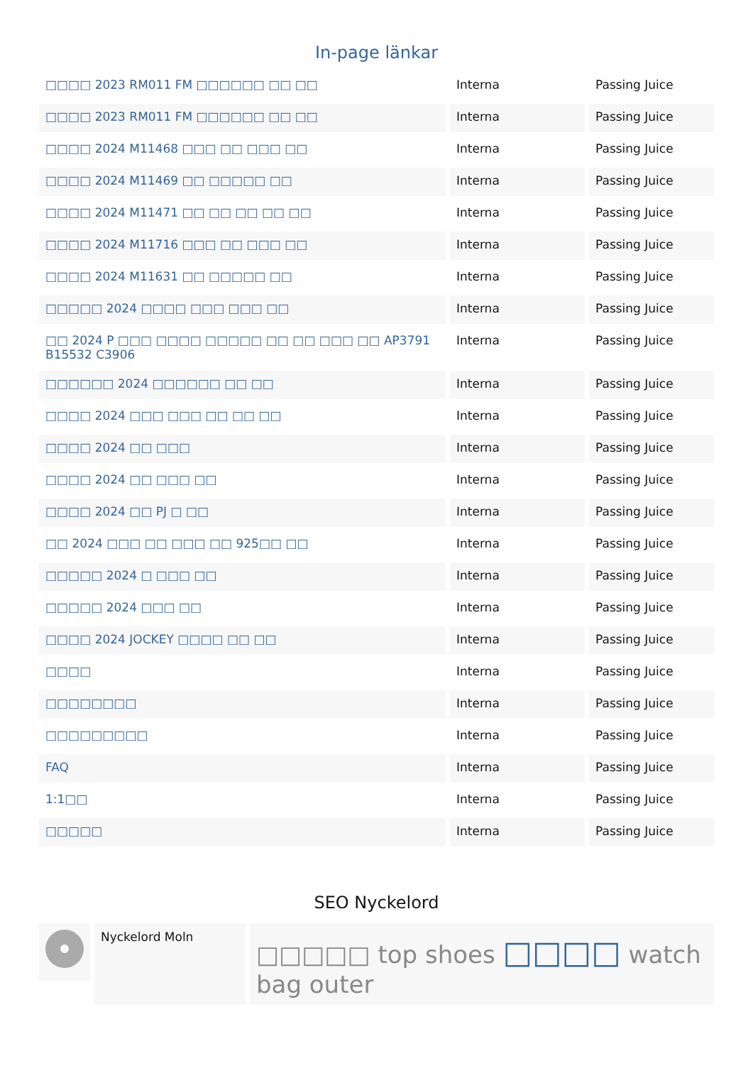In-page länkar
| □□□□ 2023 RM011 FM □□□□□□ □□ □□ | Interna | Passing Juice |
| □□□□ 2023 RM011 FM □□□□□□ □□ □□ | Interna | Passing Juice |
| □□□□ 2024 M11468 □□□ □□ □□□ □□ | Interna | Passing Juice |
| □□□□ 2024 M11469 □□ □□□□□ □□ | Interna | Passing Juice |
| □□□□ 2024 M11471 □□ □□ □□ □□ □□ | Interna | Passing Juice |
| □□□□ 2024 M11716 □□□ □□ □□□ □□ | Interna | Passing Juice |
| □□□□ 2024 M11631 □□ □□□□□ □□ | Interna | Passing Juice |
| □□□□□ 2024 □□□□ □□□ □□□ □□ | Interna | Passing Juice |
| □□ 2024 P □□□ □□□□ □□□□□ □□ □□ □□□ □□ AP3791 B15532 C3906 | Interna | Passing Juice |
| □□□□□□ 2024 □□□□□□ □□ □□ | Interna | Passing Juice |
| □□□□ 2024 □□□ □□□ □□ □□ □□ | Interna | Passing Juice |
| □□□□ 2024 □□ □□□ | Interna | Passing Juice |
| □□□□ 2024 □□ □□□ □□ | Interna | Passing Juice |
| □□□□ 2024 □□ PJ □ □□ | Interna | Passing Juice |
| □□ 2024 □□□ □□ □□□ □□ 925□□ □□ | Interna | Passing Juice |
| □□□□□ 2024 □ □□□ □□ | Interna | Passing Juice |
| □□□□□ 2024 □□□ □□ | Interna | Passing Juice |
| □□□□ 2024 JOCKEY □□□□ □□ □□ | Interna | Passing Juice |
| □□□□ | Interna | Passing Juice |
| □□□□□□□□ | Interna | Passing Juice |
| □□□□□□□□□ | Interna | Passing Juice |
| FAQ | Interna | Passing Juice |
| 1:1□□ | Interna | Passing Juice |
| □□□□□ | Interna | Passing Juice |
SEO Nyckelord
Nyckelord Moln
□□□□□ top shoes □□□□ watch bag outer